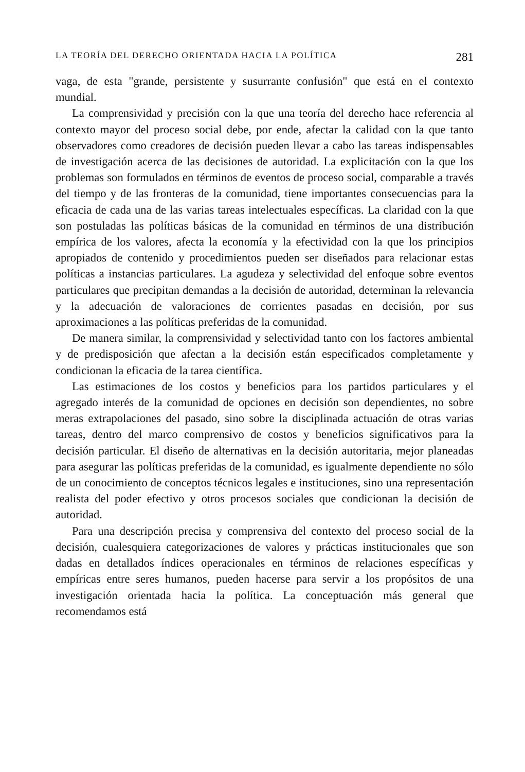LA TEORÍA DEL DERECHO ORIENTADA HACIA LA POLÍTICA 281
vaga, de esta "grande, persistente y susurrante confusión" que está en el contexto mundial.
La comprensividad y precisión con la que una teoría del derecho hace referencia al contexto mayor del proceso social debe, por ende, afectar la calidad con la que tanto observadores como creadores de decisión pueden llevar a cabo las tareas indispensables de investigación acerca de las decisiones de autoridad. La explicitación con la que los problemas son formulados en términos de eventos de proceso social, comparable a través del tiempo y de las fronteras de la comunidad, tiene importantes consecuencias para la eficacia de cada una de las varias tareas intelectuales específicas. La claridad con la que son postuladas las políticas básicas de la comunidad en términos de una distribución empírica de los valores, afecta la economía y la efectividad con la que los principios apropiados de contenido y procedimientos pueden ser diseñados para relacionar estas políticas a instancias particulares. La agudeza y selectividad del enfoque sobre eventos particulares que precipitan demandas a la decisión de autoridad, determinan la relevancia y la adecuación de valoraciones de corrientes pasadas en decisión, por sus aproximaciones a las políticas preferidas de la comunidad.
De manera similar, la comprensividad y selectividad tanto con los factores ambiental y de predisposición que afectan a la decisión están especificados completamente y condicionan la eficacia de la tarea científica.
Las estimaciones de los costos y beneficios para los partidos particulares y el agregado interés de la comunidad de opciones en decisión son dependientes, no sobre meras extrapolaciones del pasado, sino sobre la disciplinada actuación de otras varias tareas, dentro del marco comprensivo de costos y beneficios significativos para la decisión particular. El diseño de alternativas en la decisión autoritaria, mejor planeadas para asegurar las políticas preferidas de la comunidad, es igualmente dependiente no sólo de un conocimiento de conceptos técnicos legales e instituciones, sino una representación realista del poder efectivo y otros procesos sociales que condicionan la decisión de autoridad.
Para una descripción precisa y comprensiva del contexto del proceso social de la decisión, cualesquiera categorizaciones de valores y prácticas institucionales que son dadas en detallados índices operacionales en términos de relaciones específicas y empíricas entre seres humanos, pueden hacerse para servir a los propósitos de una investigación orientada hacia la política. La conceptuación más general que recomendamos está